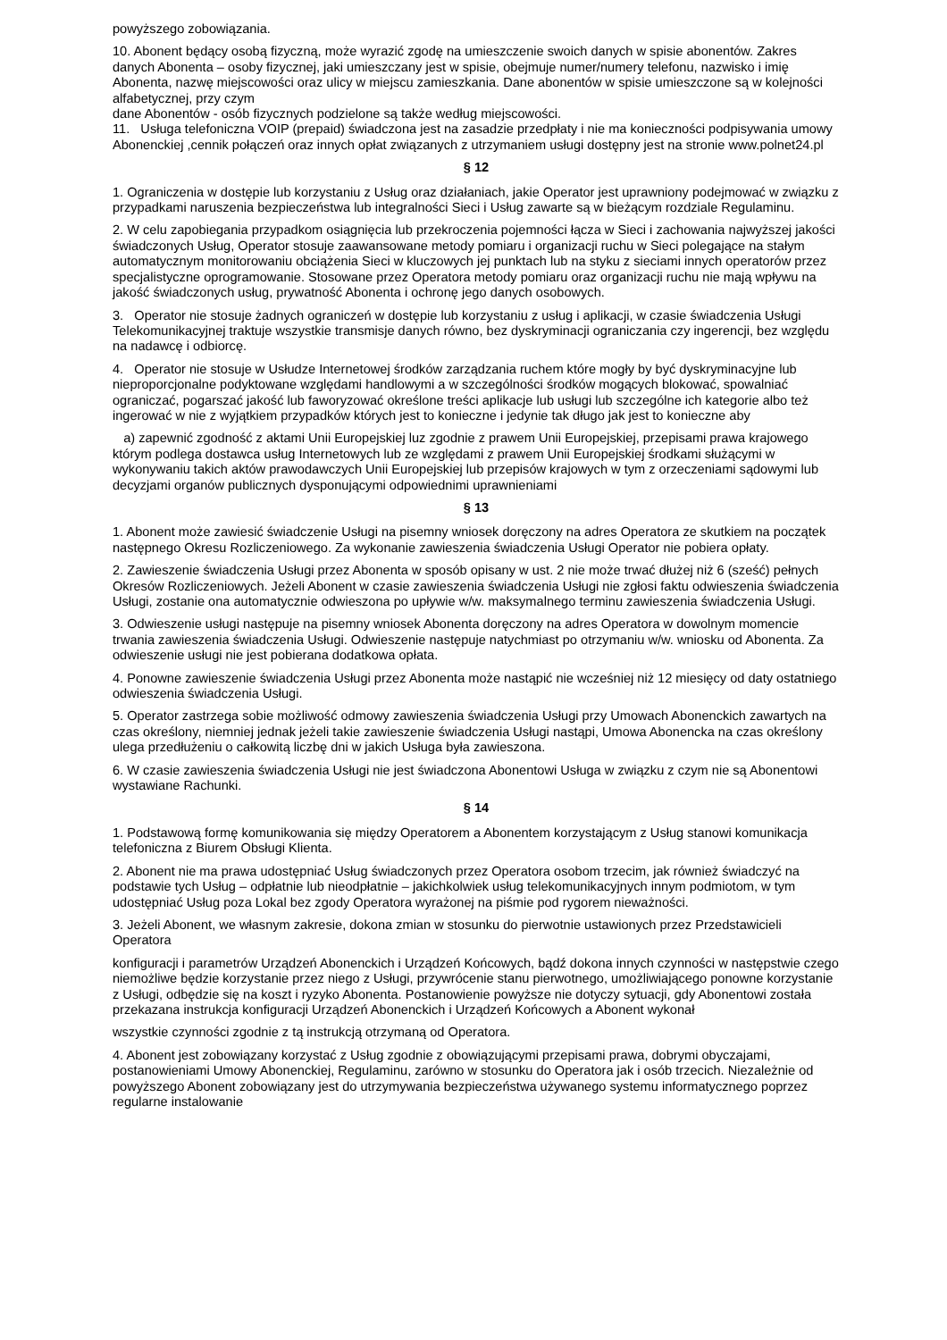powyższego zobowiązania.
10. Abonent będący osobą fizyczną, może wyrazić zgodę na umieszczenie swoich danych w spisie abonentów. Zakres danych Abonenta – osoby fizycznej, jaki umieszczany jest w spisie, obejmuje numer/numery telefonu, nazwisko i imię Abonenta, nazwę miejscowości oraz ulicy w miejscu zamieszkania. Dane abonentów w spisie umieszczone są w kolejności alfabetycznej, przy czym
dane Abonentów - osób fizycznych podzielone są także według miejscowości.
11. Usługa telefoniczna VOIP (prepaid) świadczona jest na zasadzie przedpłaty i nie ma konieczności podpisywania umowy Abonenckiej ,cennik połączeń oraz innych opłat związanych z utrzymaniem usługi dostępny jest na stronie www.polnet24.pl
§ 12
1. Ograniczenia w dostępie lub korzystaniu z Usług oraz działaniach, jakie Operator jest uprawniony podejmować w związku z przypadkami naruszenia bezpieczeństwa lub integralności Sieci i Usług zawarte są w bieżącym rozdziale Regulaminu.
2. W celu zapobiegania przypadkom osiągnięcia lub przekroczenia pojemności łącza w Sieci i zachowania najwyższej jakości świadczonych Usług, Operator stosuje zaawansowane metody pomiaru i organizacji ruchu w Sieci polegające na stałym automatycznym monitorowaniu obciążenia Sieci w kluczowych jej punktach lub na styku z sieciami innych operatorów przez specjalistyczne oprogramowanie. Stosowane przez Operatora metody pomiaru oraz organizacji ruchu nie mają wpływu na jakość świadczonych usług, prywatność Abonenta i ochronę jego danych osobowych.
3. Operator nie stosuje żadnych ograniczeń w dostępie lub korzystaniu z usług i aplikacji, w czasie świadczenia Usługi Telekomunikacyjnej traktuje wszystkie transmisje danych równo, bez dyskryminacji ograniczania czy ingerencji, bez względu na nadawcę i odbiorcę.
4. Operator nie stosuje w Usłudze Internetowej środków zarządzania ruchem które mogły by być dyskryminacyjne lub nieproporcjonalne podyktowane względami handlowymi a w szczególności środków mogących blokować, spowalniać ograniczać, pogarszać jakość lub faworyzować określone treści aplikacje lub usługi lub szczególne ich kategorie albo też ingerować w nie z wyjątkiem przypadków których jest to konieczne i jedynie tak długo jak jest to konieczne aby
a) zapewnić zgodność z aktami Unii Europejskiej luz zgodnie z prawem Unii Europejskiej, przepisami prawa krajowego którym podlega dostawca usług Internetowych lub ze względami z prawem Unii Europejskiej środkami służącymi w wykonywaniu takich aktów prawodawczych Unii Europejskiej lub przepisów krajowych w tym z orzeczeniami sądowymi lub decyzjami organów publicznych dysponującymi odpowiednimi uprawnieniami
§ 13
1. Abonent może zawiesić świadczenie Usługi na pisemny wniosek doręczony na adres Operatora ze skutkiem na początek następnego Okresu Rozliczeniowego. Za wykonanie zawieszenia świadczenia Usługi Operator nie pobiera opłaty.
2. Zawieszenie świadczenia Usługi przez Abonenta w sposób opisany w ust. 2 nie może trwać dłużej niż 6 (sześć) pełnych Okresów Rozliczeniowych. Jeżeli Abonent w czasie zawieszenia świadczenia Usługi nie zgłosi faktu odwieszenia świadczenia Usługi, zostanie ona automatycznie odwieszona po upływie w/w. maksymalnego terminu zawieszenia świadczenia Usługi.
3. Odwieszenie usługi następuje na pisemny wniosek Abonenta doręczony na adres Operatora w dowolnym momencie trwania zawieszenia świadczenia Usługi. Odwieszenie następuje natychmiast po otrzymaniu w/w. wniosku od Abonenta. Za odwieszenie usługi nie jest pobierana dodatkowa opłata.
4. Ponowne zawieszenie świadczenia Usługi przez Abonenta może nastąpić nie wcześniej niż 12 miesięcy od daty ostatniego odwieszenia świadczenia Usługi.
5. Operator zastrzega sobie możliwość odmowy zawieszenia świadczenia Usługi przy Umowach Abonenckich zawartych na czas określony, niemniej jednak jeżeli takie zawieszenie świadczenia Usługi nastąpi, Umowa Abonencka na czas określony ulega przedłużeniu o całkowitą liczbę dni w jakich Usługa była zawieszona.
6. W czasie zawieszenia świadczenia Usługi nie jest świadczona Abonentowi Usługa w związku z czym nie są Abonentowi wystawiane Rachunki.
§ 14
1. Podstawową formę komunikowania się między Operatorem a Abonentem korzystającym z Usług stanowi komunikacja telefoniczna z Biurem Obsługi Klienta.
2. Abonent nie ma prawa udostępniać Usług świadczonych przez Operatora osobom trzecim, jak również świadczyć na podstawie tych Usług – odpłatnie lub nieodpłatnie – jakichkolwiek usług telekomunikacyjnych innym podmiotom, w tym udostępniać Usług poza Lokal bez zgody Operatora wyrażonej na piśmie pod rygorem nieważności.
3. Jeżeli Abonent, we własnym zakresie, dokona zmian w stosunku do pierwotnie ustawionych przez Przedstawicieli Operatora
konfiguracji i parametrów Urządzeń Abonenckich i Urządzeń Końcowych, bądź dokona innych czynności w następstwie czego niemożliwe będzie korzystanie przez niego z Usługi, przywrócenie stanu pierwotnego, umożliwiającego ponowne korzystanie z Usługi, odbędzie się na koszt i ryzyko Abonenta. Postanowienie powyższe nie dotyczy sytuacji, gdy Abonentowi została przekazana instrukcja konfiguracji Urządzeń Abonenckich i Urządzeń Końcowych a Abonent wykonał
wszystkie czynności zgodnie z tą instrukcją otrzymaną od Operatora.
4. Abonent jest zobowiązany korzystać z Usług zgodnie z obowiązującymi przepisami prawa, dobrymi obyczajami, postanowieniami Umowy Abonenckiej, Regulaminu, zarówno w stosunku do Operatora jak i osób trzecich. Niezależnie od powyższego Abonent zobowiązany jest do utrzymywania bezpieczeństwa używanego systemu informatycznego poprzez regularne instalowanie